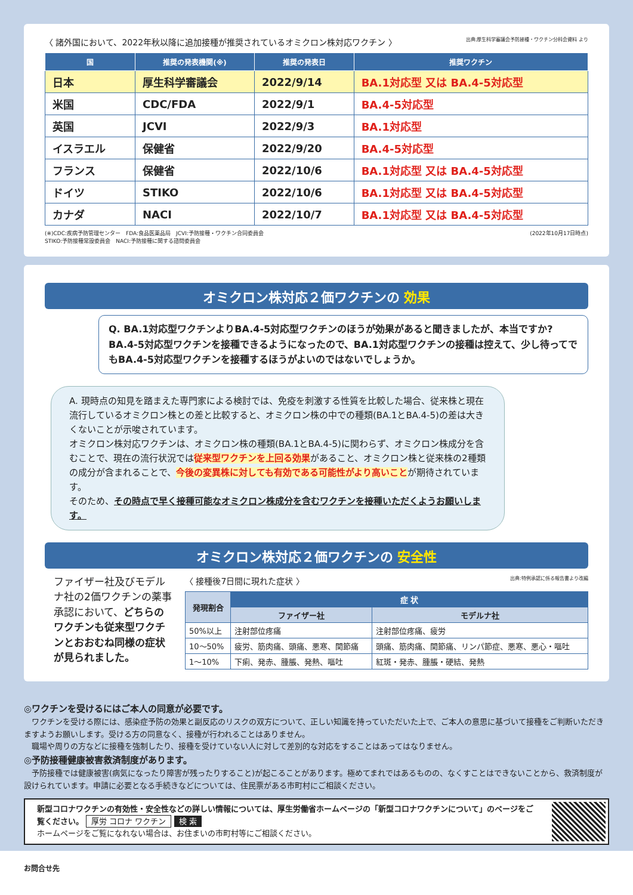〈 諸外国において、2022年秋以降に追加接種が推奨されているオミクロン株対応ワクチン 〉 出典:厚生科学審議会予防接種・ワクチン分科会資料 より
| 国 | 推奨の発表機関(※) | 推奨の発表日 | 推奨ワクチン |
| --- | --- | --- | --- |
| 日本 | 厚生科学審議会 | 2022/9/14 | BA.1対応型 又は BA.4-5対応型 |
| 米国 | CDC/FDA | 2022/9/1 | BA.4-5対応型 |
| 英国 | JCVI | 2022/9/3 | BA.1対応型 |
| イスラエル | 保健省 | 2022/9/20 | BA.4-5対応型 |
| フランス | 保健省 | 2022/10/6 | BA.1対応型 又は BA.4-5対応型 |
| ドイツ | STIKO | 2022/10/6 | BA.1対応型 又は BA.4-5対応型 |
| カナダ | NACI | 2022/10/7 | BA.1対応型 又は BA.4-5対応型 |
(※)CDC:疾病予防管理センター　FDA:食品医薬品局　JCVI:予防接種・ワクチン合同委員会
STIKO:予防接種常設委員会　NACI:予防接種に関する諮問委員会 (2022年10月17日時点)
オミクロン株対応２価ワクチンの 効果
Q. BA.1対応型ワクチンよりBA.4-5対応型ワクチンのほうが効果があると聞きましたが、本当ですか?BA.4-5対応型ワクチンを接種できるようになったので、BA.1対応型ワクチンの接種は控えて、少し待ってでもBA.4-5対応型ワクチンを接種するほうがよいのではないでしょうか。
A. 現時点の知見を踏まえた専門家による検討では、免疫を刺激する性質を比較した場合、従来株と現在流行しているオミクロン株との差と比較すると、オミクロン株の中での種類(BA.1とBA.4-5)の差は大きくないことが示唆されています。
オミクロン株対応ワクチンは、オミクロン株の種類(BA.1とBA.4-5)に関わらず、オミクロン株成分を含むことで、現在の流行状況では従来型ワクチンを上回る効果があること、オミクロン株と従来株の2種類の成分が含まれることで、今後の変異株に対しても有効である可能性がより高いことが期待されています。
そのため、その時点で早く接種可能なオミクロン株成分を含むワクチンを接種いただくようお願いします。
オミクロン株対応２価ワクチンの 安全性
ファイザー社及びモデルナ社の2価ワクチンの薬事承認において、どちらのワクチンも従来型ワクチンとおおむね同様の症状が見られました。
〈 接種後7日間に現れた症状 〉 出典:特例承認に係る報告書より改編
| 発現割合 | 症 状 | |
| --- | --- | --- |
| | ファイザー社 | モデルナ社 |
| 50%以上 | 注射部位疼痛 | 注射部位疼痛、疲労 |
| 10〜50% | 疲労、筋肉痛、頭痛、悪寒、関節痛 | 頭痛、筋肉痛、関節痛、リンパ節症、悪寒、悪心・嘔吐 |
| 1〜10% | 下痢、発赤、腫脹、発熱、嘔吐 | 紅斑・発赤、腫脹・硬結、発熱 |
◎ワクチンを受けるにはご本人の同意が必要です。
　ワクチンを受ける際には、感染症予防の効果と副反応のリスクの双方について、正しい知識を持っていただいた上で、ご本人の意思に基づいて接種をご判断いただきますようお願いします。受ける方の同意なく、接種が行われることはありません。
　職場や周りの方などに接種を強制したり、接種を受けていない人に対して差別的な対応をすることはあってはなりません。
◎予防接種健康被害救済制度があります。
　予防接種では健康被害(病気になったり障害が残ったりすること)が起こることがあります。極めてまれではあるものの、なくすことはできないことから、救済制度が設けられています。申請に必要となる手続きなどについては、住民票がある市町村にご相談ください。
新型コロナワクチンの有効性・安全性などの詳しい情報については、厚生労働省ホームページの「新型コロナワクチンについて」のページをご覧ください。 厚労 コロナ ワクチン 検 索
ホームページをご覧になれない場合は、お住まいの市町村等にご相談ください。
お問合せ先